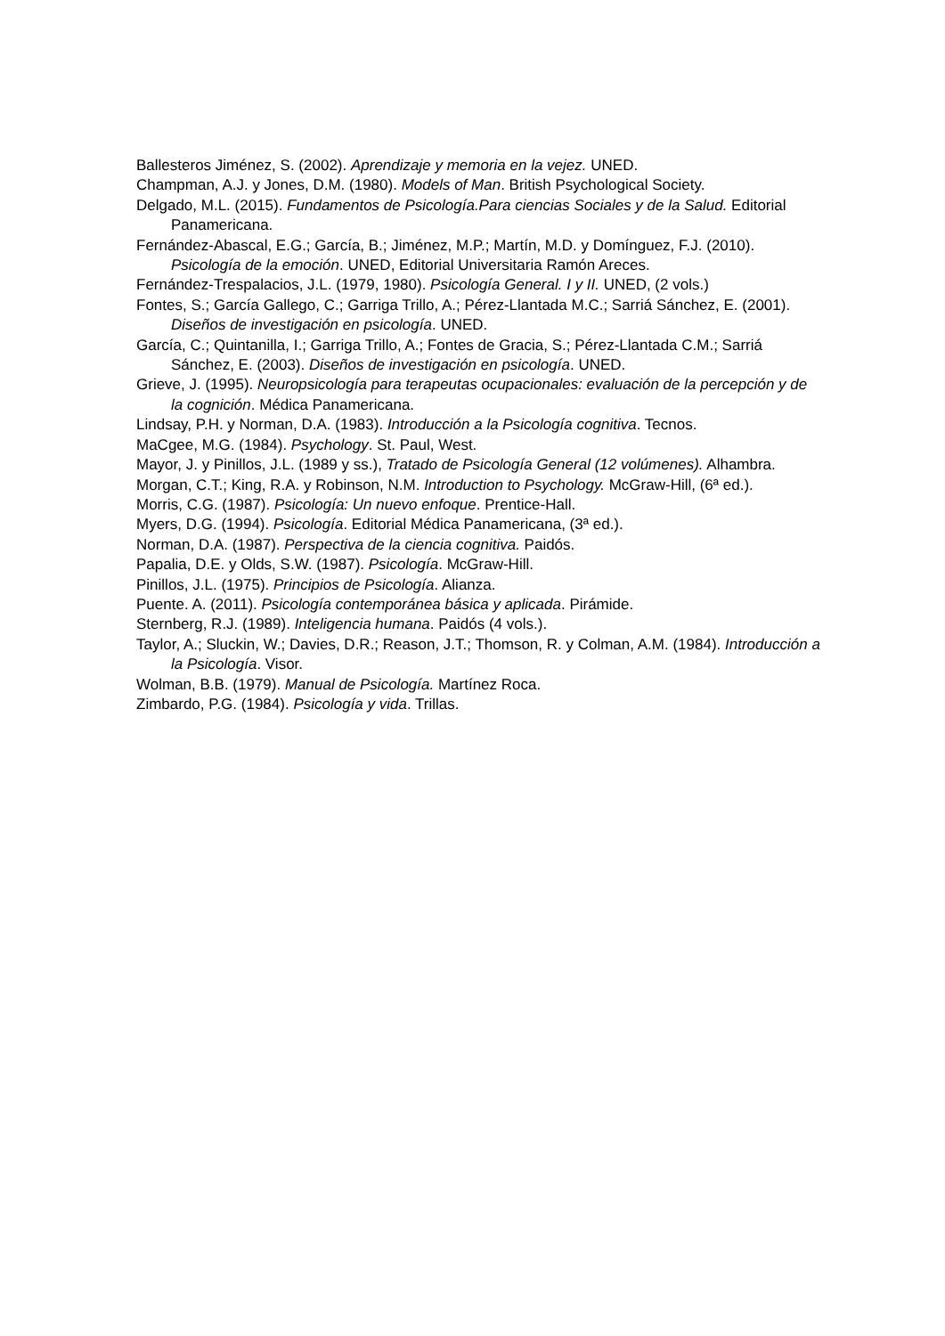Ballesteros Jiménez, S. (2002). Aprendizaje y memoria en la vejez. UNED.
Champman, A.J. y Jones, D.M. (1980). Models of Man. British Psychological Society.
Delgado, M.L. (2015). Fundamentos de Psicología.Para ciencias Sociales y de la Salud. Editorial Panamericana.
Fernández-Abascal, E.G.; García, B.; Jiménez, M.P.; Martín, M.D. y Domínguez, F.J. (2010). Psicología de la emoción. UNED, Editorial Universitaria Ramón Areces.
Fernández-Trespalacios, J.L. (1979, 1980). Psicología General. I y II. UNED, (2 vols.)
Fontes, S.; García Gallego, C.; Garriga Trillo, A.; Pérez-Llantada M.C.; Sarriá Sánchez, E. (2001). Diseños de investigación en psicología. UNED.
García, C.; Quintanilla, I.; Garriga Trillo, A.; Fontes de Gracia, S.; Pérez-Llantada C.M.; Sarriá Sánchez, E. (2003). Diseños de investigación en psicología. UNED.
Grieve, J. (1995). Neuropsicología para terapeutas ocupacionales: evaluación de la percepción y de la cognición. Médica Panamericana.
Lindsay, P.H. y Norman, D.A. (1983). Introducción a la Psicología cognitiva. Tecnos.
MaCgee, M.G. (1984). Psychology. St. Paul, West.
Mayor, J. y Pinillos, J.L. (1989 y ss.), Tratado de Psicología General (12 volúmenes). Alhambra.
Morgan, C.T.; King, R.A. y Robinson, N.M. Introduction to Psychology. McGraw-Hill, (6ª ed.).
Morris, C.G. (1987). Psicología: Un nuevo enfoque. Prentice-Hall.
Myers, D.G. (1994). Psicología. Editorial Médica Panamericana, (3ª ed.).
Norman, D.A. (1987). Perspectiva de la ciencia cognitiva. Paidós.
Papalia, D.E. y Olds, S.W. (1987). Psicología. McGraw-Hill.
Pinillos, J.L. (1975). Principios de Psicología. Alianza.
Puente. A. (2011). Psicología contemporánea básica y aplicada. Pirámide.
Sternberg, R.J. (1989). Inteligencia humana. Paidós (4 vols.).
Taylor, A.; Sluckin, W.; Davies, D.R.; Reason, J.T.; Thomson, R. y Colman, A.M. (1984). Introducción a la Psicología. Visor.
Wolman, B.B. (1979). Manual de Psicología. Martínez Roca.
Zimbardo, P.G. (1984). Psicología y vida. Trillas.